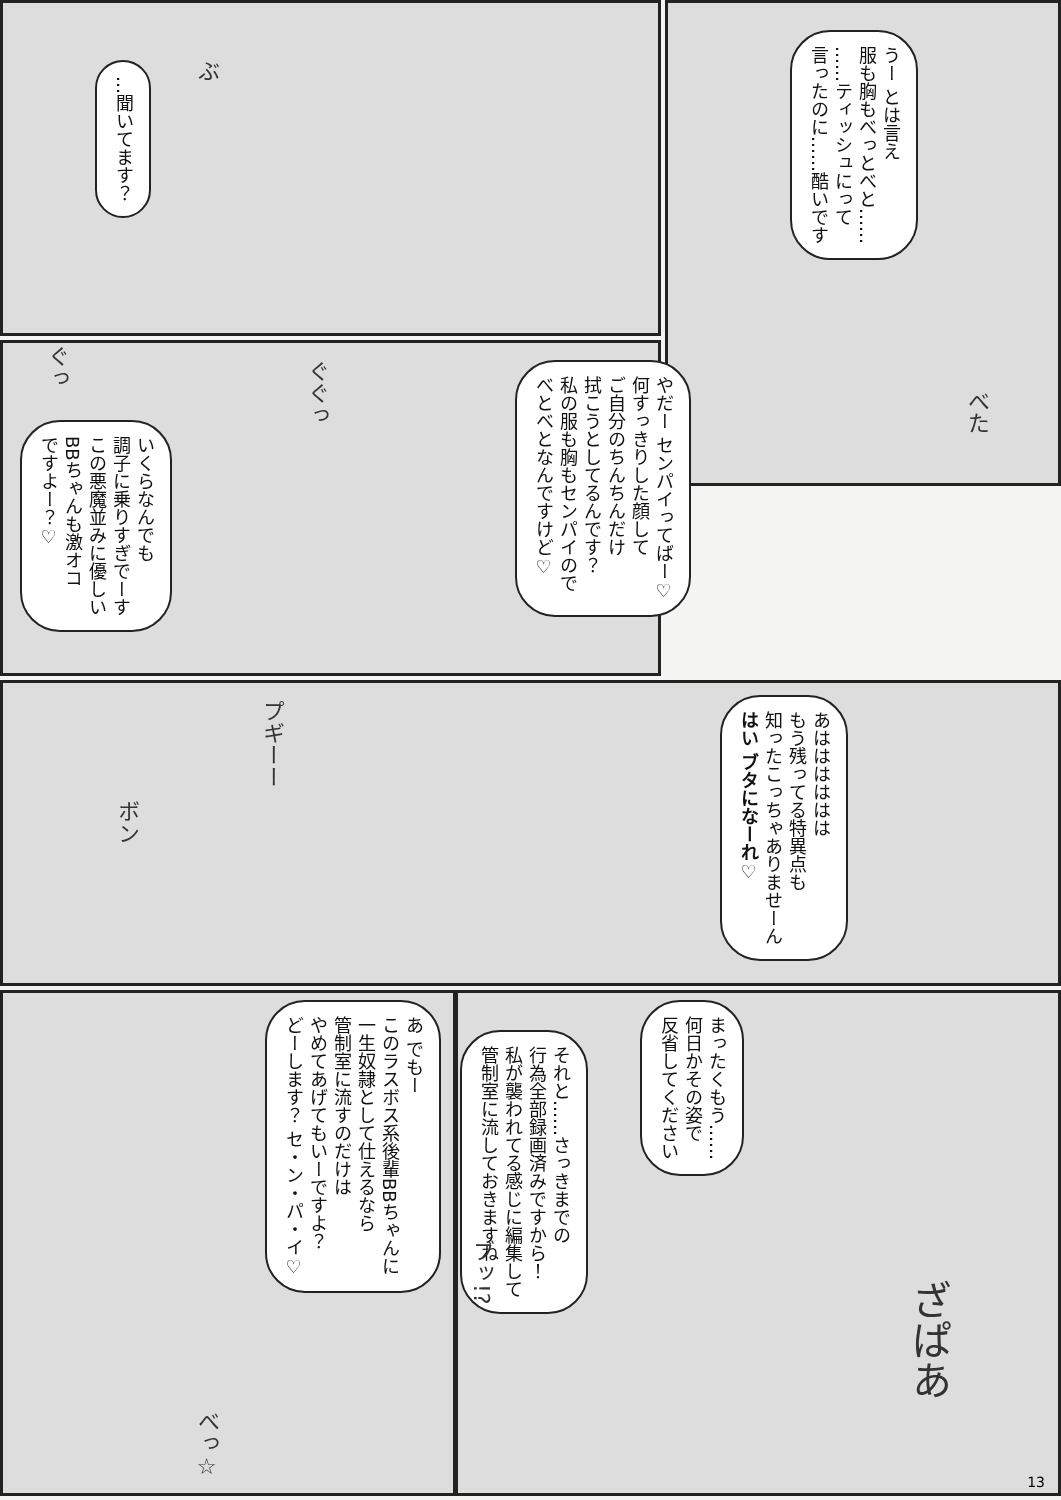ぶ
…聞いてます？
うー とは言え
服も胸もべっとべと……
……ティッシュにって
言ったのに……酷いです
べた
やだー センパイってばー♡
何すっきりした顔して
ご自分のちんちんだけ
拭こうとしてるんです？
私の服も胸もセンパイので
べとべとなんですけど♡
いくらなんでも
調子に乗りすぎでーす
この悪魔並みに優しい
BBちゃんも激オコ
ですよー？♡
ぐっ
ぐぐっ
プギーー
あはははははは
もう残ってる特異点も
知ったこっちゃありませーん
はい ブタになーれ♡
ボン
あ でもー
このラスボス系後輩BBちゃんに
一生奴隷として仕えるなら
管制室に流すのだけは
やめてあげてもいーですよ？
どーします？ セ・ン・パ・イ♡
それと……さっきまでの
行為全部録画済みですから！
私が襲われてる感じに編集して
管制室に流しておきますね
まったくもう……
何日かその姿で
反省してください
ブッ!?
べっ☆
ざぱあ
13